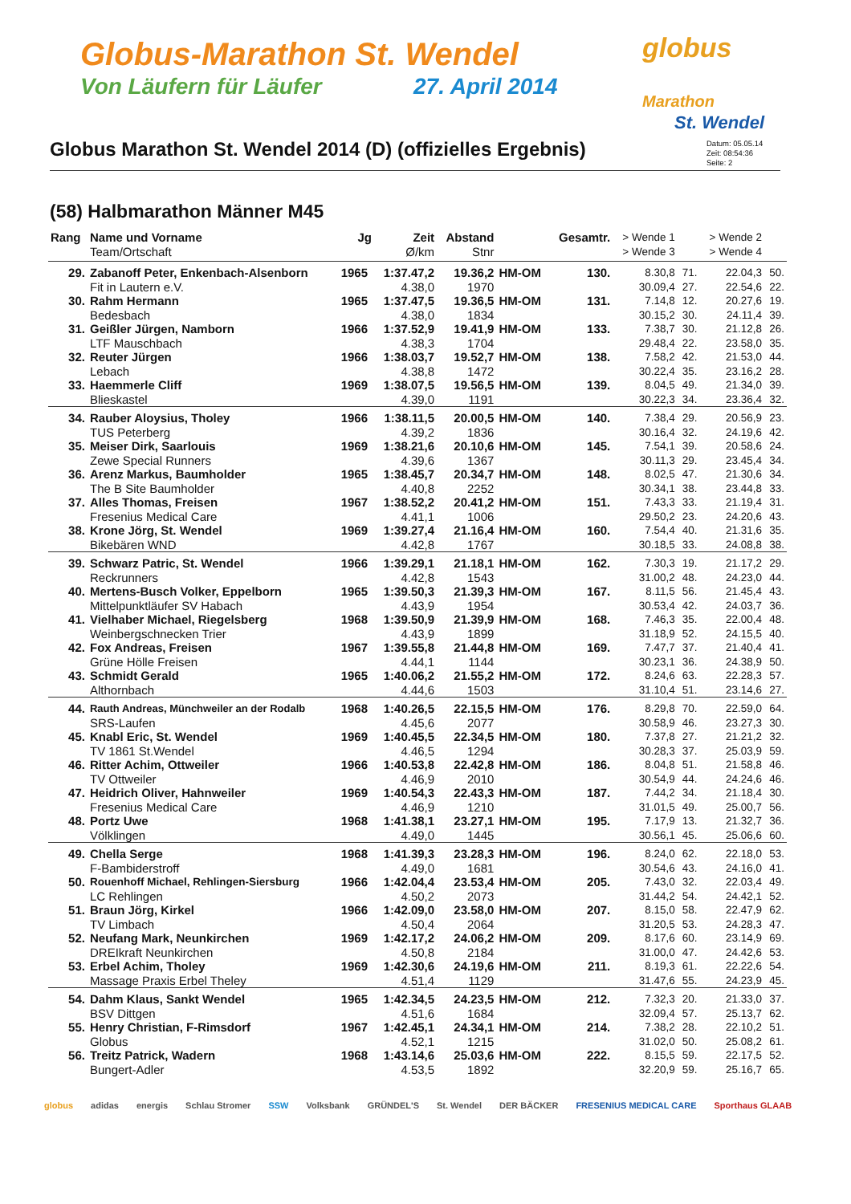Globus-Marathon St. Wendel
Von Läufern für Läufer 27. April 2014
globus
Marathon
St. Wendel
Globus Marathon St. Wendel 2014 (D) (offizielles Ergebnis)
Datum: 05.05.14
Zeit: 08:54:36
Seite: 2
(58) Halbmarathon Männer M45
| Rang | Name und Vorname | Jg | Zeit | Abstand | | Gesamtr. | > Wende 1 | | > Wende 2 | |
| --- | --- | --- | --- | --- | --- | --- | --- | --- | --- | --- |
| | Team/Ortschaft | | Ø/km | Stnr | | | > Wende 3 | | > Wende 4 | |
| 29. | Zabanoff Peter, Enkenbach-Alsenborn | 1965 | 1:37.47,2 | 19.36,2 | HM-OM | 130. | 8.30,8 | 71. | 22.04,3 | 50. |
| | Fit in Lautern e.V. | | 4.38,0 | 1970 | | | 30.09,4 | 27. | 22.54,6 | 22. |
| 30. | Rahm Hermann | 1965 | 1:37.47,5 | 19.36,5 | HM-OM | 131. | 7.14,8 | 12. | 20.27,6 | 19. |
| | Bedesbach | | 4.38,0 | 1834 | | | 30.15,2 | 30. | 24.11,4 | 39. |
| 31. | Geißler Jürgen, Namborn | 1966 | 1:37.52,9 | 19.41,9 | HM-OM | 133. | 7.38,7 | 30. | 21.12,8 | 26. |
| | LTF Mauschbach | | 4.38,3 | 1704 | | | 29.48,4 | 22. | 23.58,0 | 35. |
| 32. | Reuter Jürgen | 1966 | 1:38.03,7 | 19.52,7 | HM-OM | 138. | 7.58,2 | 42. | 21.53,0 | 44. |
| | Lebach | | 4.38,8 | 1472 | | | 30.22,4 | 35. | 23.16,2 | 28. |
| 33. | Haemmerle Cliff | 1969 | 1:38.07,5 | 19.56,5 | HM-OM | 139. | 8.04,5 | 49. | 21.34,0 | 39. |
| | Blieskastel | | 4.39,0 | 1191 | | | 30.22,3 | 34. | 23.36,4 | 32. |
| 34. | Rauber Aloysius, Tholey | 1966 | 1:38.11,5 | 20.00,5 | HM-OM | 140. | 7.38,4 | 29. | 20.56,9 | 23. |
| | TUS Peterberg | | 4.39,2 | 1836 | | | 30.16,4 | 32. | 24.19,6 | 42. |
| 35. | Meiser Dirk, Saarlouis | 1969 | 1:38.21,6 | 20.10,6 | HM-OM | 145. | 7.54,1 | 39. | 20.58,6 | 24. |
| | Zewe Special Runners | | 4.39,6 | 1367 | | | 30.11,3 | 29. | 23.45,4 | 34. |
| 36. | Arenz Markus, Baumholder | 1965 | 1:38.45,7 | 20.34,7 | HM-OM | 148. | 8.02,5 | 47. | 21.30,6 | 34. |
| | The B Site Baumholder | | 4.40,8 | 2252 | | | 30.34,1 | 38. | 23.44,8 | 33. |
| 37. | Alles Thomas, Freisen | 1967 | 1:38.52,2 | 20.41,2 | HM-OM | 151. | 7.43,3 | 33. | 21.19,4 | 31. |
| | Fresenius Medical Care | | 4.41,1 | 1006 | | | 29.50,2 | 23. | 24.20,6 | 43. |
| 38. | Krone Jörg, St. Wendel | 1969 | 1:39.27,4 | 21.16,4 | HM-OM | 160. | 7.54,4 | 40. | 21.31,6 | 35. |
| | Bikebären WND | | 4.42,8 | 1767 | | | 30.18,5 | 33. | 24.08,8 | 38. |
| 39. | Schwarz Patric, St. Wendel | 1966 | 1:39.29,1 | 21.18,1 | HM-OM | 162. | 7.30,3 | 19. | 21.17,2 | 29. |
| | Reckrunners | | 4.42,8 | 1543 | | | 31.00,2 | 48. | 24.23,0 | 44. |
| 40. | Mertens-Busch Volker, Eppelborn | 1965 | 1:39.50,3 | 21.39,3 | HM-OM | 167. | 8.11,5 | 56. | 21.45,4 | 43. |
| | Mittelpunktläufer SV Habach | | 4.43,9 | 1954 | | | 30.53,4 | 42. | 24.03,7 | 36. |
| 41. | Vielhaber Michael, Riegelsberg | 1968 | 1:39.50,9 | 21.39,9 | HM-OM | 168. | 7.46,3 | 35. | 22.00,4 | 48. |
| | Weinbergschnecken Trier | | 4.43,9 | 1899 | | | 31.18,9 | 52. | 24.15,5 | 40. |
| 42. | Fox Andreas, Freisen | 1967 | 1:39.55,8 | 21.44,8 | HM-OM | 169. | 7.47,7 | 37. | 21.40,4 | 41. |
| | Grüne Hölle Freisen | | 4.44,1 | 1144 | | | 30.23,1 | 36. | 24.38,9 | 50. |
| 43. | Schmidt Gerald | 1965 | 1:40.06,2 | 21.55,2 | HM-OM | 172. | 8.24,6 | 63. | 22.28,3 | 57. |
| | Althornbach | | 4.44,6 | 1503 | | | 31.10,4 | 51. | 23.14,6 | 27. |
| 44. | Rauth Andreas, Münchweiler an der Rodalb | 1968 | 1:40.26,5 | 22.15,5 | HM-OM | 176. | 8.29,8 | 70. | 22.59,0 | 64. |
| | SRS-Laufen | | 4.45,6 | 2077 | | | 30.58,9 | 46. | 23.27,3 | 30. |
| 45. | Knabl Eric, St. Wendel | 1969 | 1:40.45,5 | 22.34,5 | HM-OM | 180. | 7.37,8 | 27. | 21.21,2 | 32. |
| | TV 1861 St.Wendel | | 4.46,5 | 1294 | | | 30.28,3 | 37. | 25.03,9 | 59. |
| 46. | Ritter Achim, Ottweiler | 1966 | 1:40.53,8 | 22.42,8 | HM-OM | 186. | 8.04,8 | 51. | 21.58,8 | 46. |
| | TV Ottweiler | | 4.46,9 | 2010 | | | 30.54,9 | 44. | 24.24,6 | 46. |
| 47. | Heidrich Oliver, Hahnweiler | 1969 | 1:40.54,3 | 22.43,3 | HM-OM | 187. | 7.44,2 | 34. | 21.18,4 | 30. |
| | Fresenius Medical Care | | 4.46,9 | 1210 | | | 31.01,5 | 49. | 25.00,7 | 56. |
| 48. | Portz Uwe | 1968 | 1:41.38,1 | 23.27,1 | HM-OM | 195. | 7.17,9 | 13. | 21.32,7 | 36. |
| | Völklingen | | 4.49,0 | 1445 | | | 30.56,1 | 45. | 25.06,6 | 60. |
| 49. | Chella Serge | 1968 | 1:41.39,3 | 23.28,3 | HM-OM | 196. | 8.24,0 | 62. | 22.18,0 | 53. |
| | F-Bambiderstroff | | 4.49,0 | 1681 | | | 30.54,6 | 43. | 24.16,0 | 41. |
| 50. | Rouenhoff Michael, Rehlingen-Siersburg | 1966 | 1:42.04,4 | 23.53,4 | HM-OM | 205. | 7.43,0 | 32. | 22.03,4 | 49. |
| | LC Rehlingen | | 4.50,2 | 2073 | | | 31.44,2 | 54. | 24.42,1 | 52. |
| 51. | Braun Jörg, Kirkel | 1966 | 1:42.09,0 | 23.58,0 | HM-OM | 207. | 8.15,0 | 58. | 22.47,9 | 62. |
| | TV Limbach | | 4.50,4 | 2064 | | | 31.20,5 | 53. | 24.28,3 | 47. |
| 52. | Neufang Mark, Neunkirchen | 1969 | 1:42.17,2 | 24.06,2 | HM-OM | 209. | 8.17,6 | 60. | 23.14,9 | 69. |
| | DREIkraft Neunkirchen | | 4.50,8 | 2184 | | | 31.00,0 | 47. | 24.42,6 | 53. |
| 53. | Erbel Achim, Tholey | 1969 | 1:42.30,6 | 24.19,6 | HM-OM | 211. | 8.19,3 | 61. | 22.22,6 | 54. |
| | Massage Praxis Erbel Theley | | 4.51,4 | 1129 | | | 31.47,6 | 55. | 24.23,9 | 45. |
| 54. | Dahm Klaus, Sankt Wendel | 1965 | 1:42.34,5 | 24.23,5 | HM-OM | 212. | 7.32,3 | 20. | 21.33,0 | 37. |
| | BSV Dittgen | | 4.51,6 | 1684 | | | 32.09,4 | 57. | 25.13,7 | 62. |
| 55. | Henry Christian, F-Rimsdorf | 1967 | 1:42.45,1 | 24.34,1 | HM-OM | 214. | 7.38,2 | 28. | 22.10,2 | 51. |
| | Globus | | 4.52,1 | 1215 | | | 31.02,0 | 50. | 25.08,2 | 61. |
| 56. | Treitz Patrick, Wadern | 1968 | 1:43.14,6 | 25.03,6 | HM-OM | 222. | 8.15,5 | 59. | 22.17,5 | 52. |
| | Bungert-Adler | | 4.53,5 | 1892 | | | 32.20,9 | 59. | 25.16,7 | 65. |
globus adidas energis Schlau Stromer SSW Volksbank GRÜNDEL'S St. Wendel DER BÄCKER FRESENIUS MEDICAL CARE Sporthaus GLAAB